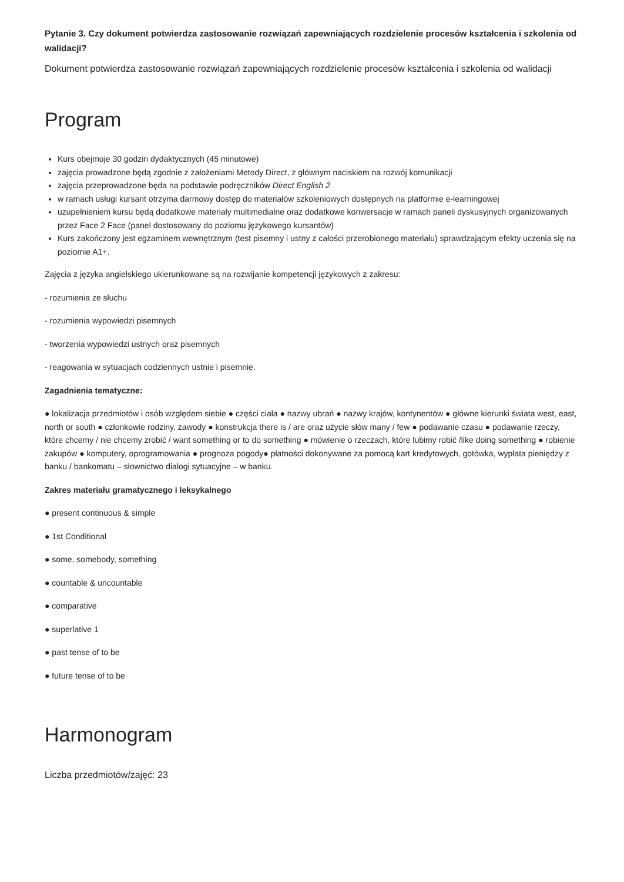Pytanie 3. Czy dokument potwierdza zastosowanie rozwiązań zapewniających rozdzielenie procesów kształcenia i szkolenia od walidacji?
Dokument potwierdza zastosowanie rozwiązań zapewniających rozdzielenie procesów kształcenia i szkolenia od walidacji
Program
Kurs obejmuje 30 godzin dydaktycznych (45 minutowe)
zajęcia prowadzone będą zgodnie z założeniami Metody Direct, z głównym naciskiem na rozwój komunikacji
zajęcia przeprowadzone będa na podstawie podręczników Direct English 2
w ramach usługi kursant otrzyma darmowy dostęp do materiałów szkoleniowych dostępnych na platformie e-learningowej
uzupełnieniem kursu będą dodatkowe materiały multimedialne oraz dodatkowe konwersacje w ramach paneli dyskusyjnych organizowanych przez Face 2 Face (panel dostosowany do poziomu językowego kursantów)
Kurs zakończony jest egzaminem wewnętrznym (test pisemny i ustny z całości przerobionego materiału) sprawdzającym efekty uczenia się na poziomie A1+.
Zajęcia z języka angielskiego ukierunkowane są na rozwijanie kompetencji językowych z zakresu:
- rozumienia ze słuchu
- rozumienia wypowiedzi pisemnych
- tworzenia wypowiedzi ustnych oraz pisemnych
- reagowania w sytuacjach codziennych ustnie i pisemnie.
Zagadnienia tematyczne:
● lokalizacja przedmiotów i osób względem siebie ● części ciała ● nazwy ubrań ● nazwy krajów, kontynentów ● główne kierunki świata west, east, north or south ● członkowie rodziny, zawody ● konstrukcja there is / are oraz użycie słów many / few ● podawanie czasu ● podawanie rzeczy, które chcemy / nie chcemy zrobić / want something or to do something ● mówienie o rzeczach, które lubimy robić /like doing something ● robienie zakupów ● komputery, oprogramowania ● prognoza pogody● płatności dokonywane za pomocą kart kredytowych, gotówka, wypłata pieniędzy z banku / bankomatu – słownictwo dialogi sytuacyjne – w banku.
Zakres materiału gramatycznego i leksykalnego
● present continuous & simple
● 1st Conditional
● some, somebody, something
● countable & uncountable
● comparative
● superlative 1
● past tense of to be
● future tense of to be
Harmonogram
Liczba przedmiotów/zajęć: 23